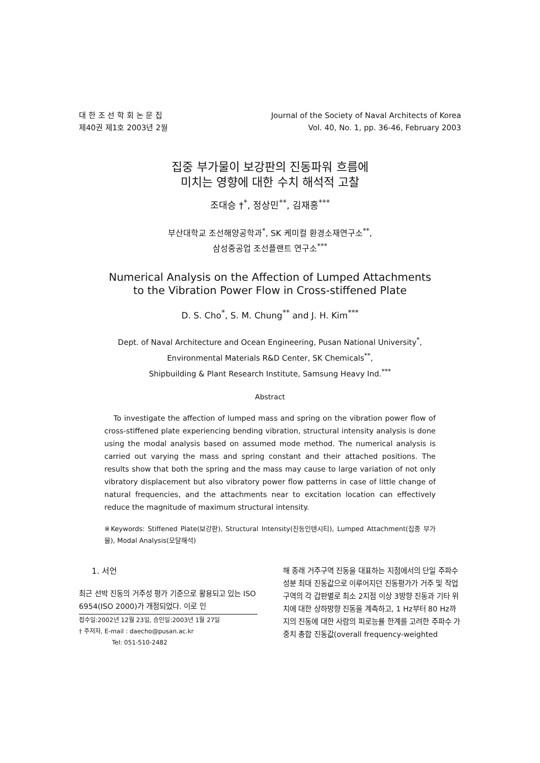대 한 조 선 학 회 논 문 집
제40권 제1호 2003년 2월
Journal of the Society of Naval Architects of Korea
Vol. 40, No. 1, pp. 36-46, February 2003
집중 부가물이 보강판의 진동파워 흐름에
미치는 영향에 대한 수치 해석적 고찰
조대승 †<sup>*</sup>, 정상민<sup>**</sup>, 김재홍<sup>***</sup>
부산대학교 조선해양공학과<sup>*</sup>, SK 케미컬 환경소재연구소<sup>**</sup>,
삼성중공업 조선플랜트 연구소<sup>***</sup>
Numerical Analysis on the Affection of Lumped Attachments
to the Vibration Power Flow in Cross-stiffened Plate
D. S. Cho<sup>*</sup>, S. M. Chung<sup>**</sup> and J. H. Kim<sup>***</sup>
Dept. of Naval Architecture and Ocean Engineering, Pusan National University<sup>*</sup>,
Environmental Materials R&D Center, SK Chemicals<sup>**</sup>,
Shipbuilding & Plant Research Institute, Samsung Heavy Ind.<sup>***</sup>
Abstract
To investigate the affection of lumped mass and spring on the vibration power flow of cross-stiffened plate experiencing bending vibration, structural intensity analysis is done using the modal analysis based on assumed mode method. The numerical analysis is carried out varying the mass and spring constant and their attached positions. The results show that both the spring and the mass may cause to large variation of not only vibratory displacement but also vibratory power flow patterns in case of little change of natural frequencies, and the attachments near to excitation location can effectively reduce the magnitude of maximum structural intensity.
※Keywords: Stiffened Plate(보강판), Structural Intensity(진동인텐시티), Lumped Attachment(집중 부가물), Modal Analysis(모달해석)
1. 서언
최근 선박 진동의 거주성 평가 기준으로 활용되고 있는 ISO 6954(ISO 2000)가 개정되었다. 이로 인
접수일:2002년 12월 23일, 승인일:2003년 1월 27일
† 주저자, E-mail : daecho@pusan.ac.kr
Tel: 051-510-2482
해 종래 거주구역 진동을 대표하는 지점에서의 단일 주파수 성분 최대 진동값으로 이루어지던 진동평가가 거주 및 작업구역의 각 갑판별로 최소 2지점 이상 3방향 진동과 기타 위치에 대한 상하방향 진동을 계측하고, 1 Hz부터 80 Hz까지의 진동에 대한 사람의 피로능률 한계를 고려한 주파수 가중치 총합 진동값(overall frequency-weighted